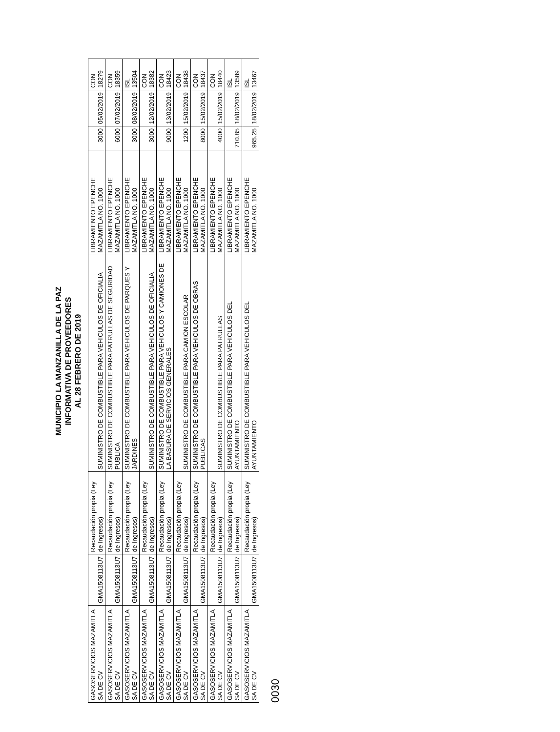MUNICIPIO LA MANZANILLA DE LA PAZ
INFORMATIVA DE PROVEEDORES
AL 28 FEBRERO DE 2019
| GASOSERVICIOS MAZAMITLA SA DE CV | GMA1508113U7 | Recaudación propia (Ley de Ingresos) | SUMINISTRO DE COMBUSTIBLE PARA VEHICULOS DE OFICIALIA | LIBRAMIENTO EPENCHE MAZAMITLA NO. 1000 | 3000 | 05/02/2019 | CON 18279 |
| GASOSERVICIOS MAZAMITLA SA DE CV | GMA1508113U7 | Recaudación propia (Ley de Ingresos) | SUMINISTRO DE COMBUSTIBLE PARA PATRULLAS DE SEGURIDAD PUBLICA | LIBRAMIENTO EPENCHE MAZAMITLA NO. 1000 | 6000 | 07/02/2019 | CON 18359 |
| GASOSERVICIOS MAZAMITLA SA DE CV | GMA1508113U7 | Recaudación propia (Ley de Ingresos) | SUMINISTRO DE COMBUSTIBLE PARA VEHICULOS DE PARQUES Y JARDINES | LIBRAMIENTO EPENCHE MAZAMITLA NO. 1000 | 3000 | 08/02/2019 | ISL 13504 |
| GASOSERVICIOS MAZAMITLA SA DE CV | GMA1508113U7 | Recaudación propia (Ley de Ingresos) | SUMINISTRO DE COMBUSTIBLE PARA VEHICULOS DE OFICIALIA | LIBRAMIENTO EPENCHE MAZAMITLA NO. 1000 | 3000 | 12/02/2019 | CON 18382 |
| GASOSERVICIOS MAZAMITLA SA DE CV | GMA1508113U7 | Recaudación propia (Ley de Ingresos) | SUMINISTRO DE COMBUSTIBLE PARA VEHICULOS Y CAMIONES DE LA BASURA DE SERVICIOS GENERALES | LIBRAMIENTO EPENCHE MAZAMITLA NO. 1000 | 9000 | 13/02/2019 | CON 18423 |
| GASOSERVICIOS MAZAMITLA SA DE CV | GMA1508113U7 | Recaudación propia (Ley de Ingresos) | SUMINISTRO DE COMBUSTIBLE PARA CAMION ESCOLAR | LIBRAMIENTO EPENCHE MAZAMITLA NO. 1000 | 1200 | 15/02/2019 | CON 18438 |
| GASOSERVICIOS MAZAMITLA SA DE CV | GMA1508113U7 | Recaudación propia (Ley de Ingresos) | SUMINISTRO DE COMBUSTIBLE PARA VEHICULOS DE OBRAS PUBLICAS | LIBRAMIENTO EPENCHE MAZAMITLA NO. 1000 | 8000 | 15/02/2019 | CON 18437 |
| GASOSERVICIOS MAZAMITLA SA DE CV | GMA1508113U7 | Recaudación propia (Ley de Ingresos) | SUMINISTRO DE COMBUSTIBLE PARA PATRULLAS | LIBRAMIENTO EPENCHE MAZAMITLA NO. 1000 | 4000 | 15/02/2019 | CON 18440 |
| GASOSERVICIOS MAZAMITLA SA DE CV | GMA1508113U7 | Recaudación propia (Ley de Ingresos) | SUMINISTRO DE COMBUSTIBLE PARA VEHICULOS DEL AYUNTAMIENTO | LIBRAMIENTO EPENCHE MAZAMITLA NO. 1000 | 710.85 | 18/02/2019 | ISL 13589 |
| GASOSERVICIOS MAZAMITLA SA DE CV | GMA1508113U7 | Recaudación propia (Ley de Ingresos) | SUMINISTRO DE COMBUSTIBLE PARA VEHICULOS DEL AYUNTAMIENTO | LIBRAMIENTO EPENCHE MAZAMITLA NO. 1000 | 965.25 | 18/02/2019 | ISL 13467 |
0030